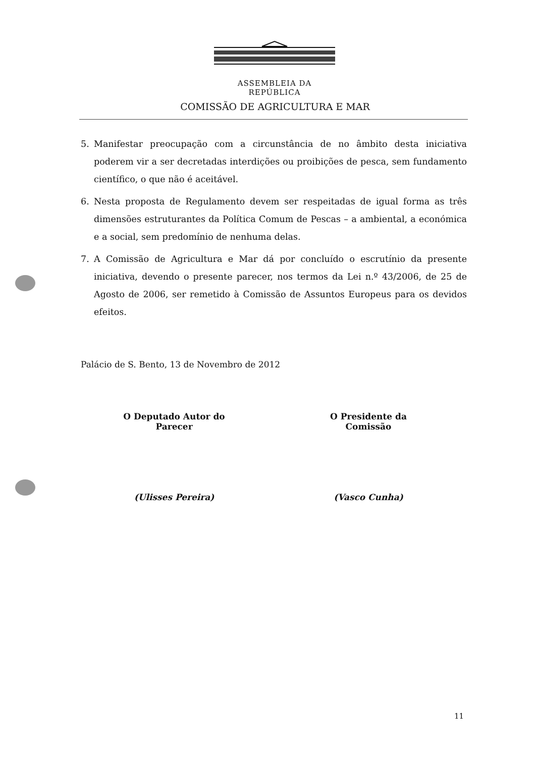ASSEMBLEIA DA REPÚBLICA
COMISSÃO DE AGRICULTURA E MAR
5. Manifestar preocupação com a circunstância de no âmbito desta iniciativa poderem vir a ser decretadas interdições ou proibições de pesca, sem fundamento científico, o que não é aceitável.
6. Nesta proposta de Regulamento devem ser respeitadas de igual forma as três dimensões estruturantes da Política Comum de Pescas – a ambiental, a económica e a social, sem predomínio de nenhuma delas.
7. A Comissão de Agricultura e Mar dá por concluído o escrutínio da presente iniciativa, devendo o presente parecer, nos termos da Lei n.º 43/2006, de 25 de Agosto de 2006, ser remetido à Comissão de Assuntos Europeus para os devidos efeitos.
Palácio de S. Bento, 13 de Novembro de 2012
O Deputado Autor do Parecer
(Ulisses Pereira)
O Presidente da Comissão
(Vasco Cunha)
11